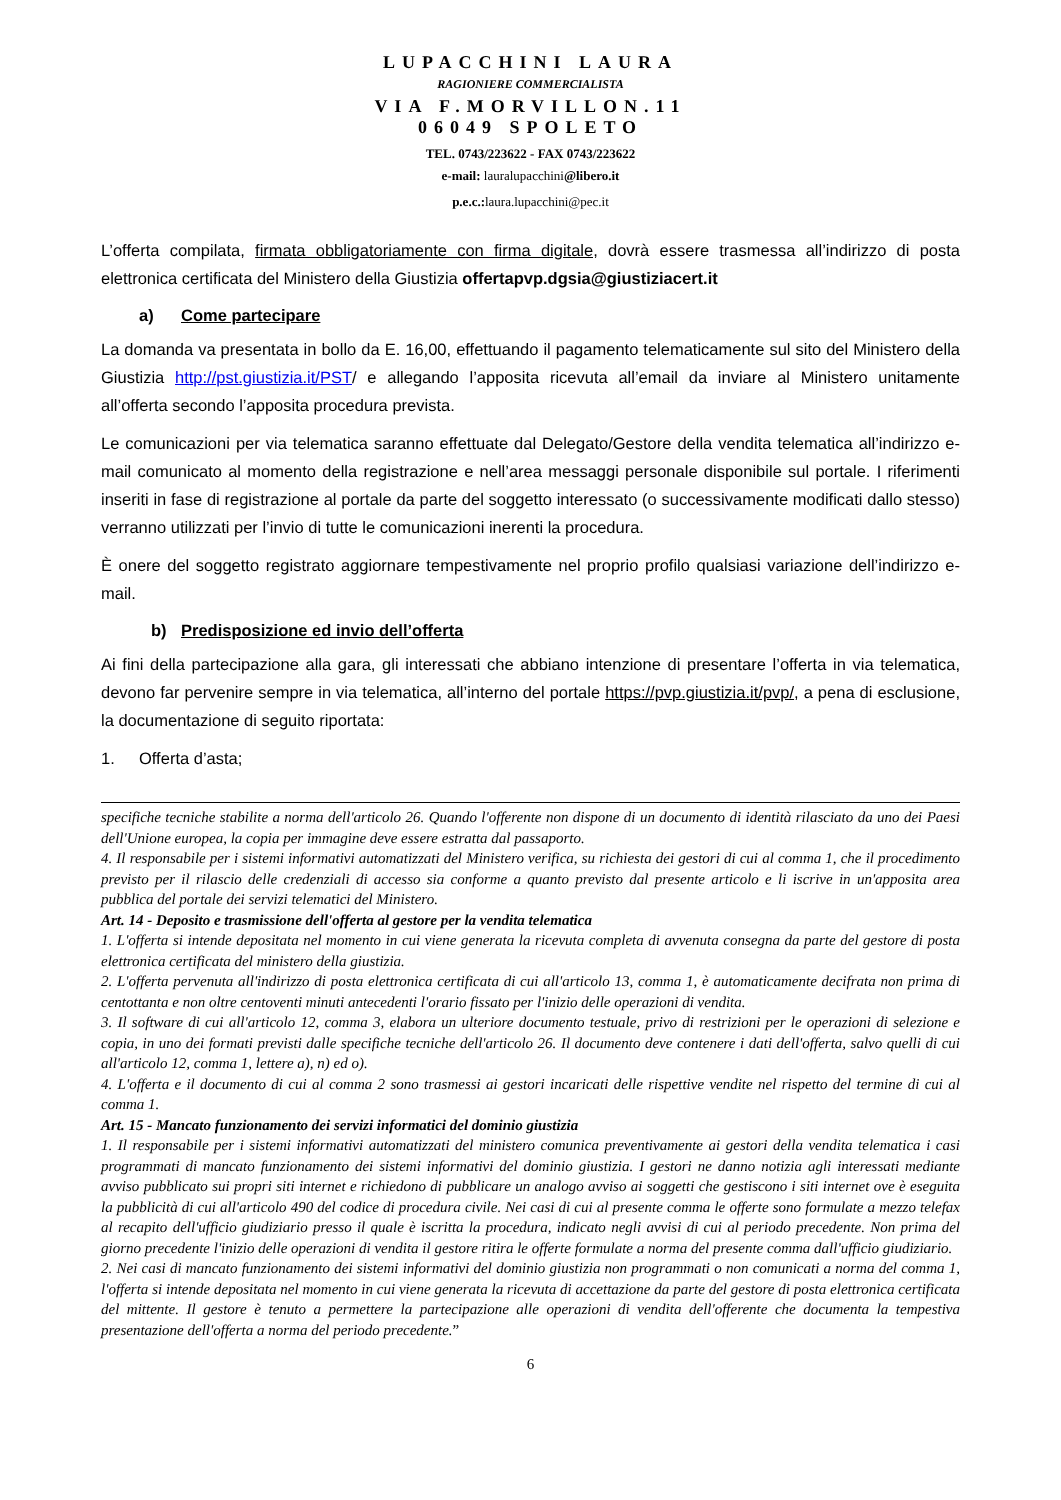LUPACCHINI LAURA
RAGIONIERE COMMERCIALISTA
VIA F.MORVILLON.11
06049 SPOLETO
TEL. 0743/223622 - FAX 0743/223622
e-mail: lauralupacchini@libero.it
p.e.c.:laura.lupacchini@pec.it
L’offerta compilata, firmata obbligatoriamente con firma digitale, dovrà essere trasmessa all’indirizzo di posta elettronica certificata del Ministero della Giustizia offertapvp.dgsia@giustiziacert.it
a) Come partecipare
La domanda va presentata in bollo da E. 16,00, effettuando il pagamento telematicamente sul sito del Ministero della Giustizia http://pst.giustizia.it/PST/ e allegando l’apposita ricevuta all’email da inviare al Ministero unitamente all’offerta secondo l’apposita procedura prevista.
Le comunicazioni per via telematica saranno effettuate dal Delegato/Gestore della vendita telematica all’indirizzo e-mail comunicato al momento della registrazione e nell’area messaggi personale disponibile sul portale. I riferimenti inseriti in fase di registrazione al portale da parte del soggetto interessato (o successivamente modificati dallo stesso) verranno utilizzati per l’invio di tutte le comunicazioni inerenti la procedura.
È onere del soggetto registrato aggiornare tempestivamente nel proprio profilo qualsiasi variazione dell’indirizzo e-mail.
b) Predisposizione ed invio dell’offerta
Ai fini della partecipazione alla gara, gli interessati che abbiano intenzione di presentare l’offerta in via telematica, devono far pervenire sempre in via telematica, all’interno del portale https://pvp.giustizia.it/pvp/, a pena di esclusione, la documentazione di seguito riportata:
1. Offerta d’asta;
specifiche tecniche stabilite a norma dell'articolo 26. Quando l'offerente non dispone di un documento di identità rilasciato da uno dei Paesi dell'Unione europea, la copia per immagine deve essere estratta dal passaporto.
4. Il responsabile per i sistemi informativi automatizzati del Ministero verifica, su richiesta dei gestori di cui al comma 1, che il procedimento previsto per il rilascio delle credenziali di accesso sia conforme a quanto previsto dal presente articolo e li iscrive in un'apposita area pubblica del portale dei servizi telematici del Ministero.
Art. 14 - Deposito e trasmissione dell'offerta al gestore per la vendita telematica
1. L'offerta si intende depositata nel momento in cui viene generata la ricevuta completa di avvenuta consegna da parte del gestore di posta elettronica certificata del ministero della giustizia.
2. L'offerta pervenuta all'indirizzo di posta elettronica certificata di cui all'articolo 13, comma 1, è automaticamente decifrata non prima di centottanta e non oltre centoventi minuti antecedenti l'orario fissato per l'inizio delle operazioni di vendita.
3. Il software di cui all'articolo 12, comma 3, elabora un ulteriore documento testuale, privo di restrizioni per le operazioni di selezione e copia, in uno dei formati previsti dalle specifiche tecniche dell'articolo 26. Il documento deve contenere i dati dell'offerta, salvo quelli di cui all'articolo 12, comma 1, lettere a), n) ed o).
4. L'offerta e il documento di cui al comma 2 sono trasmessi ai gestori incaricati delle rispettive vendite nel rispetto del termine di cui al comma 1.
Art. 15 - Mancato funzionamento dei servizi informatici del dominio giustizia
1. Il responsabile per i sistemi informativi automatizzati del ministero comunica preventivamente ai gestori della vendita telematica i casi programmati di mancato funzionamento dei sistemi informativi del dominio giustizia. I gestori ne danno notizia agli interessati mediante avviso pubblicato sui propri siti internet e richiedono di pubblicare un analogo avviso ai soggetti che gestiscono i siti internet ove è eseguita la pubblicità di cui all'articolo 490 del codice di procedura civile. Nei casi di cui al presente comma le offerte sono formulate a mezzo telefax al recapito dell'ufficio giudiziario presso il quale è iscritta la procedura, indicato negli avvisi di cui al periodo precedente. Non prima del giorno precedente l'inizio delle operazioni di vendita il gestore ritira le offerte formulate a norma del presente comma dall'ufficio giudiziario.
2. Nei casi di mancato funzionamento dei sistemi informativi del dominio giustizia non programmati o non comunicati a norma del comma 1, l'offerta si intende depositata nel momento in cui viene generata la ricevuta di accettazione da parte del gestore di posta elettronica certificata del mittente. Il gestore è tenuto a permettere la partecipazione alle operazioni di vendita dell'offerente che documenta la tempestiva presentazione dell'offerta a norma del periodo precedente.”
6